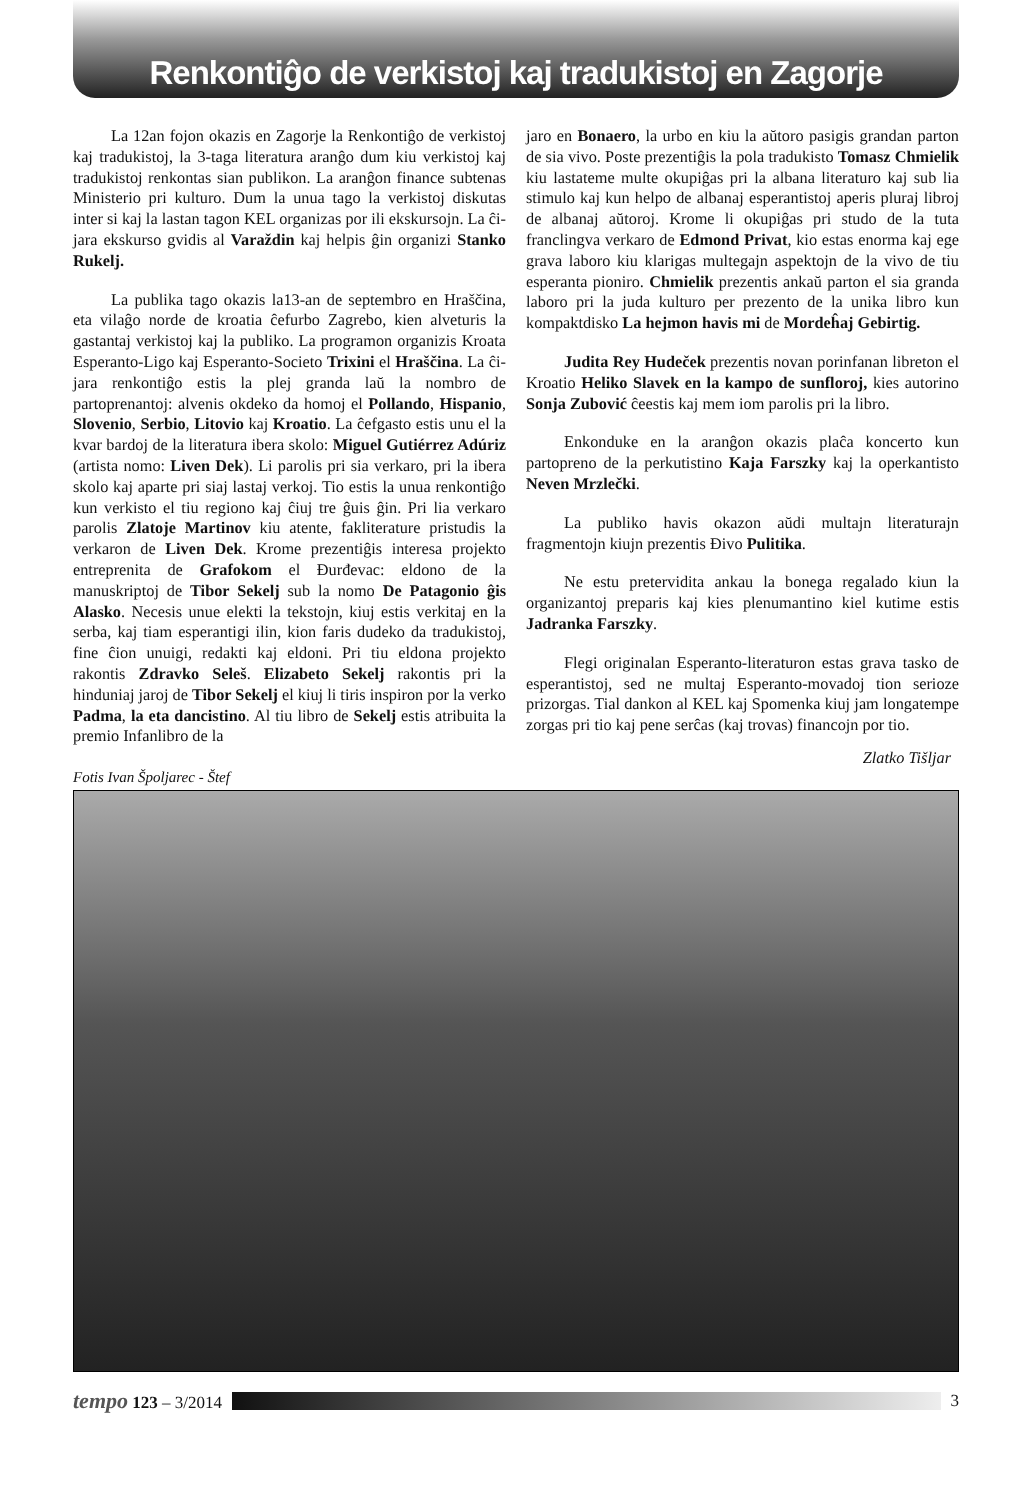Renkontiĝo de verkistoj kaj tradukistoj en Zagorje
La 12an fojon okazis en Zagorje la Renkontiĝo de verkistoj kaj tradukistoj, la 3-taga literatura aranĝo dum kiu verkistoj kaj tradukistoj renkontas sian publikon. La aranĝon finance subtenas Ministerio pri kulturo. Dum la unua tago la verkistoj diskutas inter si kaj la lastan tagon KEL organizas por ili ekskursojn. La ĉi-jara ekskurso gvidis al Varaždin kaj helpis ĝin organizi Stanko Rukelj.
La publika tago okazis la13-an de septembro en Hraščina, eta vilaĝo norde de kroatia ĉefurbo Zagrebo, kien alveturis la gastantaj verkistoj kaj la publiko. La programon organizis Kroata Esperanto-Ligo kaj Esperanto-Societo Trixini el Hraščina. La ĉi-jara renkontiĝo estis la plej granda laŭ la nombro de partoprenantoj: alvenis okdeko da homoj el Pollando, Hispanio, Slovenio, Serbio, Litovio kaj Kroatio. La ĉefgasto estis unu el la kvar bardoj de la literatura ibera skolo: Miguel Gutiérrez Adúriz (artista nomo: Liven Dek). Li parolis pri sia verkaro, pri la ibera skolo kaj aparte pri siaj lastaj verkoj. Tio estis la unua renkontiĝo kun verkisto el tiu regiono kaj ĉiuj tre ĝuis ĝin. Pri lia verkaro parolis Zlatoje Martinov kiu atente, fakliterature pristudis la verkaron de Liven Dek. Krome prezentiĝis interesa projekto entreprenita de Grafokom el Đurđevac: eldono de la manuskriptoj de Tibor Sekelj sub la nomo De Patagonio ĝis Alasko. Necesis unue elekti la tekstojn, kiuj estis verkitaj en la serba, kaj tiam esperantigi ilin, kion faris dudeko da tradukistoj, fine ĉion unuigi, redakti kaj eldoni. Pri tiu eldona projekto rakontis Zdravko Seleš. Elizabeto Sekelj rakontis pri la hinduniaj jaroj de Tibor Sekelj el kiuj li tiris inspiron por la verko Padma, la eta dancistino. Al tiu libro de Sekelj estis atribuita la premio Infanlibro de la
jaro en Bonaero, la urbo en kiu la aŭtoro pasigis grandan parton de sia vivo. Poste prezentiĝis la pola tradukisto Tomasz Chmielik kiu lastateme multe okupiĝas pri la albana literaturo kaj sub lia stimulo kaj kun helpo de albanaj esperantistoj aperis pluraj libroj de albanaj aŭtoroj. Krome li okupiĝas pri studo de la tuta franclingva verkaro de Edmond Privat, kio estas enorma kaj ege grava laboro kiu klarigas multegajn aspektojn de la vivo de tiu esperanta pioniro. Chmielik prezentis ankaŭ parton el sia granda laboro pri la juda kulturo per prezento de la unika libro kun kompaktdisko La hejmon havis mi de Mordeĥaj Gebirtig.
Judita Rey Hudeček prezentis novan porinfanan libreton el Kroatio Heliko Slavek en la kampo de sunfloroj, kies autorino Sonja Zubović ĉeestis kaj mem iom parolis pri la libro.
Enkonduke en la aranĝon okazis plaĉa koncerto kun partopreno de la perkutistino Kaja Farszky kaj la operkantisto Neven Mrzlečki.
La publiko havis okazon aŭdi multajn literaturajn fragmentojn kiujn prezentis Đivo Pulitika.
Ne estu pretervidita ankau la bonega regalado kiun la organizantoj preparis kaj kies plenumantino kiel kutime estis Jadranka Farszky.
Flegi originalan Esperanto-literaturon estas grava tasko de esperantistoj, sed ne multaj Esperanto-movadoj tion serioze prizorgas. Tial dankon al KEL kaj Spomenka kiuj jam longatempe zorgas pri tio kaj pene serĉas (kaj trovas) financojn por tio.
Zlatko Tišljar
Fotis Ivan Špoljarec - Štef
tempo 123 – 3/2014 3